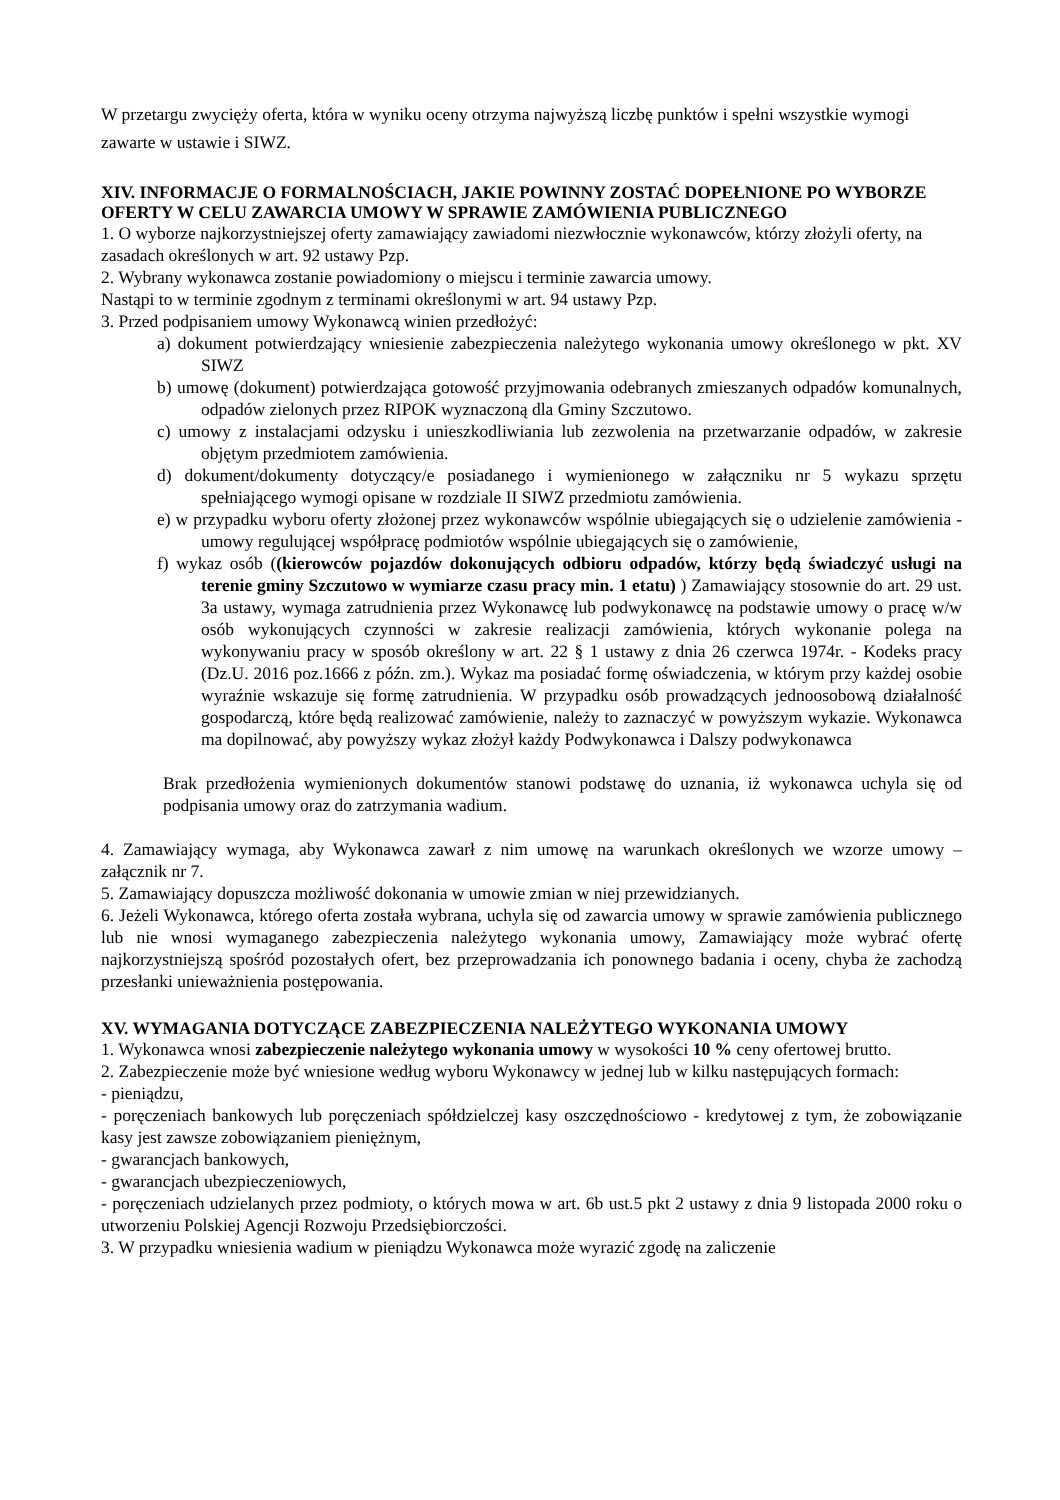W przetargu zwycięży oferta, która w wyniku oceny otrzyma najwyższą liczbę punktów i spełni wszystkie wymogi zawarte w ustawie i SIWZ.
XIV. INFORMACJE O FORMALNOŚCIACH, JAKIE POWINNY ZOSTAĆ DOPEŁNIONE PO WYBORZE OFERTY W CELU ZAWARCIA UMOWY W SPRAWIE ZAMÓWIENIA PUBLICZNEGO
1. O wyborze najkorzystniejszej oferty zamawiający zawiadomi niezwłocznie wykonawców, którzy złożyli oferty, na zasadach określonych w art. 92 ustawy Pzp.
2. Wybrany wykonawca zostanie powiadomiony o miejscu i terminie zawarcia umowy.
Nastąpi to w terminie zgodnym z terminami określonymi w art. 94 ustawy Pzp.
3. Przed podpisaniem umowy Wykonawcą winien przedłożyć:
a) dokument potwierdzający wniesienie zabezpieczenia należytego wykonania umowy określonego w pkt. XV SIWZ
b) umowę (dokument) potwierdzająca gotowość przyjmowania odebranych zmieszanych odpadów komunalnych, odpadów zielonych przez RIPOK wyznaczoną dla Gminy Szczutowo.
c) umowy z instalacjami odzysku i unieszkodliwiania lub zezwolenia na przetwarzanie odpadów, w zakresie objętym przedmiotem zamówienia.
d) dokument/dokumenty dotyczący/e posiadanego i wymienionego w załączniku nr 5 wykazu sprzętu spełniającego wymogi opisane w rozdziale II SIWZ przedmiotu zamówienia.
e) w przypadku wyboru oferty złożonej przez wykonawców wspólnie ubiegających się o udzielenie zamówienia - umowy regulującej współpracę podmiotów wspólnie ubiegających się o zamówienie,
f) wykaz osób ((kierowców pojazdów dokonujących odbioru odpadów, którzy będą świadczyć usługi na terenie gminy Szczutowo w wymiarze czasu pracy min. 1 etatu) ) Zamawiający stosownie do art. 29 ust. 3a ustawy, wymaga zatrudnienia przez Wykonawcę lub podwykonawcę na podstawie umowy o pracę w/w osób wykonujących czynności w zakresie realizacji zamówienia, których wykonanie polega na wykonywaniu pracy w sposób określony w art. 22 § 1 ustawy z dnia 26 czerwca 1974r. - Kodeks pracy (Dz.U. 2016 poz.1666 z późn. zm.). Wykaz ma posiadać formę oświadczenia, w którym przy każdej osobie wyraźnie wskazuje się formę zatrudnienia. W przypadku osób prowadzących jednoosobową działalność gospodarczą, które będą realizować zamówienie, należy to zaznaczyć w powyższym wykazie. Wykonawca ma dopilnować, aby powyższy wykaz złożył każdy Podwykonawca i Dalszy podwykonawca
Brak przedłożenia wymienionych dokumentów stanowi podstawę do uznania, iż wykonawca uchyla się od podpisania umowy oraz do zatrzymania wadium.
4. Zamawiający wymaga, aby Wykonawca zawarł z nim umowę na warunkach określonych we wzorze umowy – załącznik nr 7.
5. Zamawiający dopuszcza możliwość dokonania w umowie zmian w niej przewidzianych.
6. Jeżeli Wykonawca, którego oferta została wybrana, uchyla się od zawarcia umowy w sprawie zamówienia publicznego lub nie wnosi wymaganego zabezpieczenia należytego wykonania umowy, Zamawiający może wybrać ofertę najkorzystniejszą spośród pozostałych ofert, bez przeprowadzania ich ponownego badania i oceny, chyba że zachodzą przesłanki unieważnienia postępowania.
XV. WYMAGANIA DOTYCZĄCE ZABEZPIECZENIA NALEŻYTEGO WYKONANIA UMOWY
1. Wykonawca wnosi zabezpieczenie należytego wykonania umowy w wysokości 10 % ceny ofertowej brutto.
2. Zabezpieczenie może być wniesione według wyboru Wykonawcy w jednej lub w kilku następujących formach:
- pieniądzu,
- poręczeniach bankowych lub poręczeniach spółdzielczej kasy oszczędnościowo - kredytowej z tym, że zobowiązanie kasy jest zawsze zobowiązaniem pieniężnym,
- gwarancjach bankowych,
- gwarancjach ubezpieczeniowych,
- poręczeniach udzielanych przez podmioty, o których mowa w art. 6b ust.5 pkt 2 ustawy z dnia 9 listopada 2000 roku o utworzeniu Polskiej Agencji Rozwoju Przedsiębiorczości.
3. W przypadku wniesienia wadium w pieniądzu Wykonawca może wyrazić zgodę na zaliczenie